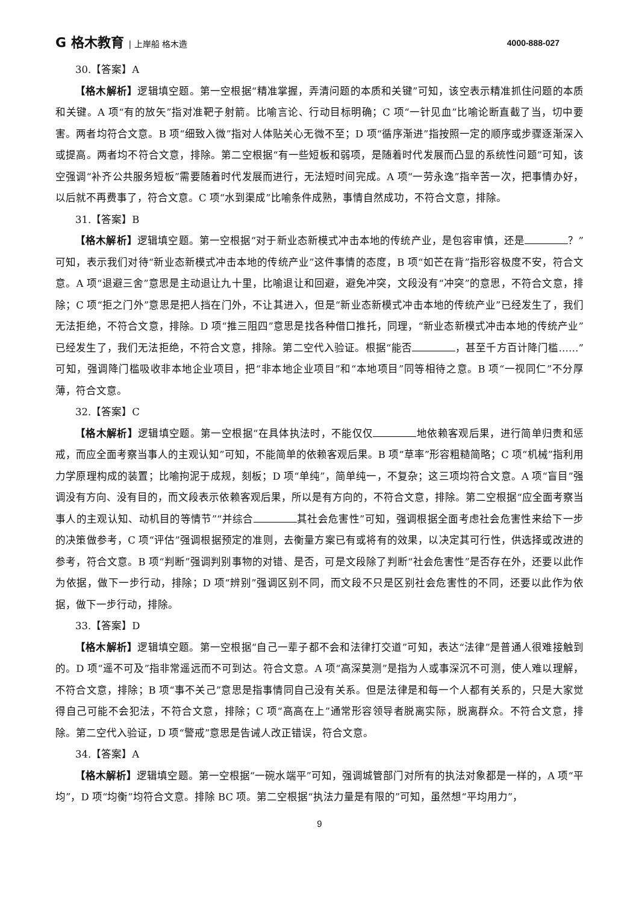G 格木教育 | 上岸船 格木造 4000-888-027
30.【答案】A
【格木解析】逻辑填空题。第一空根据“精准掌握，弄清问题的本质和关键”可知，该空表示精准抓住问题的本质和关键。A 项“有的放矢”指对准靶子射箭。比喻言论、行动目标明确；C 项“一针见血”比喻论断直截了当，切中要害。两者均符合文意。B 项“细致入微”指对人体贴关心无微不至；D 项“循序渐进”指按照一定的顺序或步骤逐渐深入或提高。两者均不符合文意，排除。第二空根据“有一些短板和弱项，是随着时代发展而凸显的系统性问题”可知，该空强调“补齐公共服务短板”需要随着时代发展而进行，无法短时间完成。A 项“一劳永逸”指辛苦一次，把事情办好，以后就不再费事了，符合文意。C 项“水到渠成”比喻条件成熟，事情自然成功，不符合文意，排除。
31.【答案】B
【格木解析】逻辑填空题。第一空根据“对于新业态新模式冲击本地的传统产业，是包容审慎，还是 ？”可知，表示我们对待“新业态新模式冲击本地的传统产业”这件事情的态度，B 项“如芒在背”指形容极度不安，符合文意。A 项“退避三舍”意思是主动退让九十里，比喻退让和回避，避免冲突，文段没有“冲突”的意思，不符合文意，排除；C 项“拒之门外”意思是把人挡在门外，不让其进入，但是“新业态新模式冲击本地的传统产业”已经发生了，我们无法拒绝，不符合文意，排除。D 项“推三阻四”意思是找各种借口推托，同理，“新业态新模式冲击本地的传统产业”已经发生了，我们无法拒绝，不符合文意，排除。第二空代入验证。根据“能否 ，甚至千方百计降门槛……”可知，强调降门槛吸收非本地企业项目，把“非本地企业项目”和“本地项目”同等相待之意。B 项“一视同仁”不分厚薄，符合文意。
32.【答案】C
【格木解析】逻辑填空题。第一空根据“在具体执法时，不能仅仅 地依赖客观后果，进行简单归责和惩戒，而应全面考察当事人的主观认知”可知，不能简单的依赖客观后果。B 项“草率”形容粗糙简略；C 项“机械”指利用力学原理构成的装置；比喻拘泥于成规，刻板；D 项“单纯”，简单纯一，不复杂；这三项均符合文意。A 项“盲目”强调没有方向、没有目的，而文段表示依赖客观后果，所以是有方向的，不符合文意，排除。第二空根据“应全面考察当事人的主观认知、动机目的等情节”“并综合 其社会危害性”可知，强调根据全面考虑社会危害性来给下一步的决策做参考，C 项“评估”强调根据预定的准则，去衡量方案已有或将有的效果，以决定其可行性，供选择或改进的参考，符合文意。B 项“判断”强调判别事物的对错、是否，可是文段除了判断“社会危害性”是否存在外，还要以此作为依据，做下一步行动，排除；D 项“辨别”强调区别不同，而文段不只是区别社会危害性的不同，还要以此作为依据，做下一步行动，排除。
33.【答案】D
【格木解析】逻辑填空题。第一空根据“自己一辈子都不会和法律打交道”可知，表达“法律”是普通人很难接触到的。D 项“遥不可及”指非常遥远而不可到达。符合文意。A 项“高深莫测”是指为人或事深沉不可测，使人难以理解，不符合文意，排除；B 项“事不关己”意思是指事情同自己没有关系。但是法律是和每一个人都有关系的，只是大家觉得自己可能不会犯法，不符合文意，排除；C 项“高高在上”通常形容领导者脱离实际，脱离群众。不符合文意，排除。第二空代入验证，D 项“警戒”意思是告诫人改正错误，符合文意。
34.【答案】A
【格木解析】逻辑填空题。第一空根据“一碗水端平”可知，强调城管部门对所有的执法对象都是一样的，A 项“平均”，D 项“均衡”均符合文意。排除 BC 项。第二空根据“执法力量是有限的”可知，虽然想“平均用力”，
9